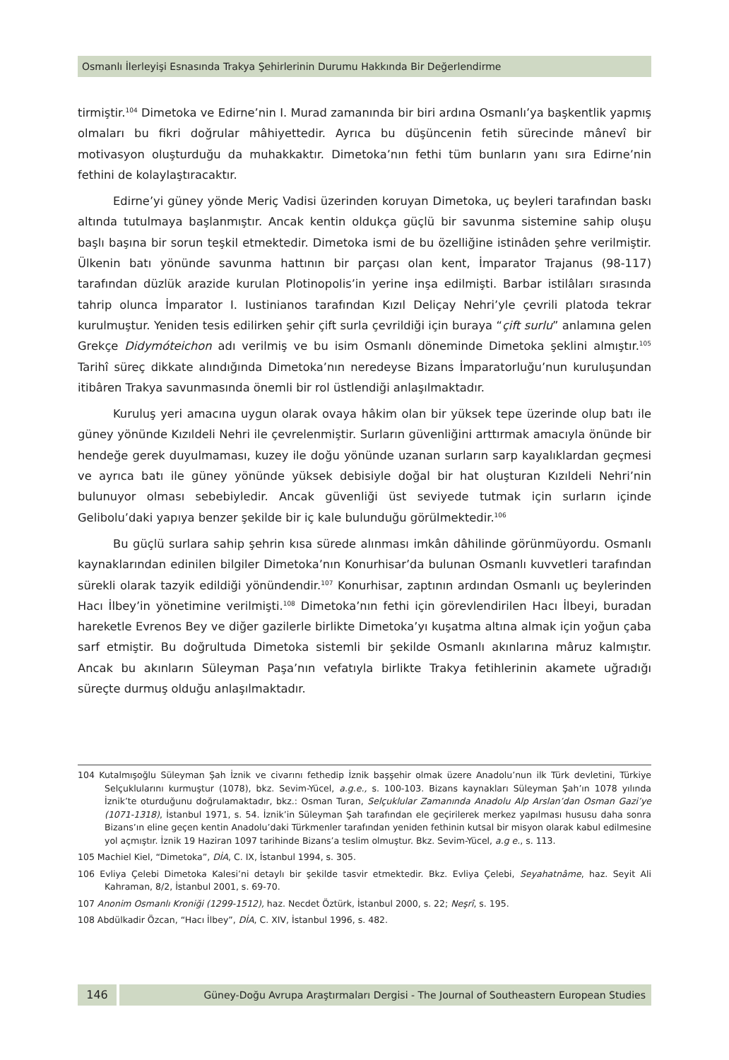Osmanlı İlerleyişi Esnasında Trakya Şehirlerinin Durumu Hakkında Bir Değerlendirme
tirmiştir.<sup>104</sup> Dimetoka ve Edirne’nin I. Murad zamanında bir biri ardına Osmanlı’ya başkentlik yapmış olmaları bu fikri doğrular mâhiyettedir. Ayrıca bu düşüncenin fetih sürecinde mânevî bir motivasyon oluşturduğu da muhakkaktır. Dimetoka’nın fethi tüm bunların yanı sıra Edirne’nin fethini de kolaylaştıracaktır.
Edirne’yi güney yönde Meriç Vadisi üzerinden koruyan Dimetoka, uç beyleri tarafından baskı altında tutulmaya başlanmıştır. Ancak kentin oldukça güçlü bir savunma sistemine sahip oluşu başlı başına bir sorun teşkil etmektedir. Dimetoka ismi de bu özelliğine istinâden şehre verilmiştir. Ülkenin batı yönünde savunma hattının bir parçası olan kent, İmparator Trajanus (98-117) tarafından düzlük arazide kurulan Plotinopolis’in yerine inşa edilmişti. Barbar istilâları sırasında tahrip olunca İmparator I. Iustinianos tarafından Kızıl Deliçay Nehri’yle çevrili platoda tekrar kurulmuştur. Yeniden tesis edilirken şehir çift surla çevrildiği için buraya “çift surlu” anlamına gelen Grekçe Didymóteichon adı verilmiş ve bu isim Osmanlı döneminde Dimetoka şeklini almıştır.<sup>105</sup> Tarihî süreç dikkate alındığında Dimetoka’nın neredeyse Bizans İmparatorluğu’nun kuruluşundan itibâren Trakya savunmasında önemli bir rol üstlendiği anlaşılmaktadır.
Kuruluş yeri amacına uygun olarak ovaya hâkim olan bir yüksek tepe üzerinde olup batı ile güney yönünde Kızıldeli Nehri ile çevrelenmiştir. Surların güvenliğini arttırmak amacıyla önünde bir hendeğe gerek duyulmaması, kuzey ile doğu yönünde uzanan surların sarp kayalıklardan geçmesi ve ayrıca batı ile güney yönünde yüksek debisiyle doğal bir hat oluşturan Kızıldeli Nehri’nin bulunuyor olması sebebiyledir. Ancak güvenliği üst seviyede tutmak için surların içinde Gelibolu’daki yapıya benzer şekilde bir iç kale bulunduğu görülmektedir.<sup>106</sup>
Bu güçlü surlara sahip şehrin kısa sürede alınması imkân dâhilinde görünmüyordu. Osmanlı kaynaklarından edinilen bilgiler Dimetoka’nın Konurhisar’da bulunan Osmanlı kuvvetleri tarafından sürekli olarak tazyik edildiği yönündendir.<sup>107</sup> Konurhisar, zaptının ardından Osmanlı uç beylerinden Hacı İlbey’in yönetimine verilmişti.<sup>108</sup> Dimetoka’nın fethi için görevlendirilen Hacı İlbeyi, buradan hareketle Evrenos Bey ve diğer gazilerle birlikte Dimetoka’yı kuşatma altına almak için yoğun çaba sarf etmiştir. Bu doğrultuda Dimetoka sistemli bir şekilde Osmanlı akınlarına mâruz kalmıştır. Ancak bu akınların Süleyman Paşa’nın vefatıyla birlikte Trakya fetihlerinin akamete uğradığı süreçte durmuş olduğu anlaşılmaktadır.
104 Kutalmışoğlu Süleyman Şah İznik ve civarını fethedip İznik başşehir olmak üzere Anadolu’nun ilk Türk devletini, Türkiye Selçuklularını kurmuştur (1078), bkz. Sevim-Yücel, a.g.e., s. 100-103. Bizans kaynakları Süleyman Şah’ın 1078 yılında İznik’te oturduğunu doğrulamaktadır, bkz.: Osman Turan, Selçuklular Zamanında Anadolu Alp Arslan’dan Osman Gazi’ye (1071-1318), İstanbul 1971, s. 54. İznik’in Süleyman Şah tarafından ele geçirilerek merkez yapılması hususu daha sonra Bizans’ın eline geçen kentin Anadolu’daki Türkmenler tarafından yeniden fethinin kutsal bir misyon olarak kabul edilmesine yol açmıştır. İznik 19 Haziran 1097 tarihinde Bizans’a teslim olmuştur. Bkz. Sevim-Yücel, a.g e., s. 113.
105 Machiel Kiel, “Dimetoka”, DİA, C. IX, İstanbul 1994, s. 305.
106 Evliya Çelebi Dimetoka Kalesi’ni detaylı bir şekilde tasvir etmektedir. Bkz. Evliya Çelebi, Seyahatnâme, haz. Seyit Ali Kahraman, 8/2, İstanbul 2001, s. 69-70.
107 Anonim Osmanlı Kroniği (1299-1512), haz. Necdet Öztürk, İstanbul 2000, s. 22; Neşrî, s. 195.
108 Abdülkadir Özcan, “Hacı İlbey”, DİA, C. XIV, İstanbul 1996, s. 482.
146 Güney-Doğu Avrupa Araştırmaları Dergisi - The Journal of Southeastern European Studies